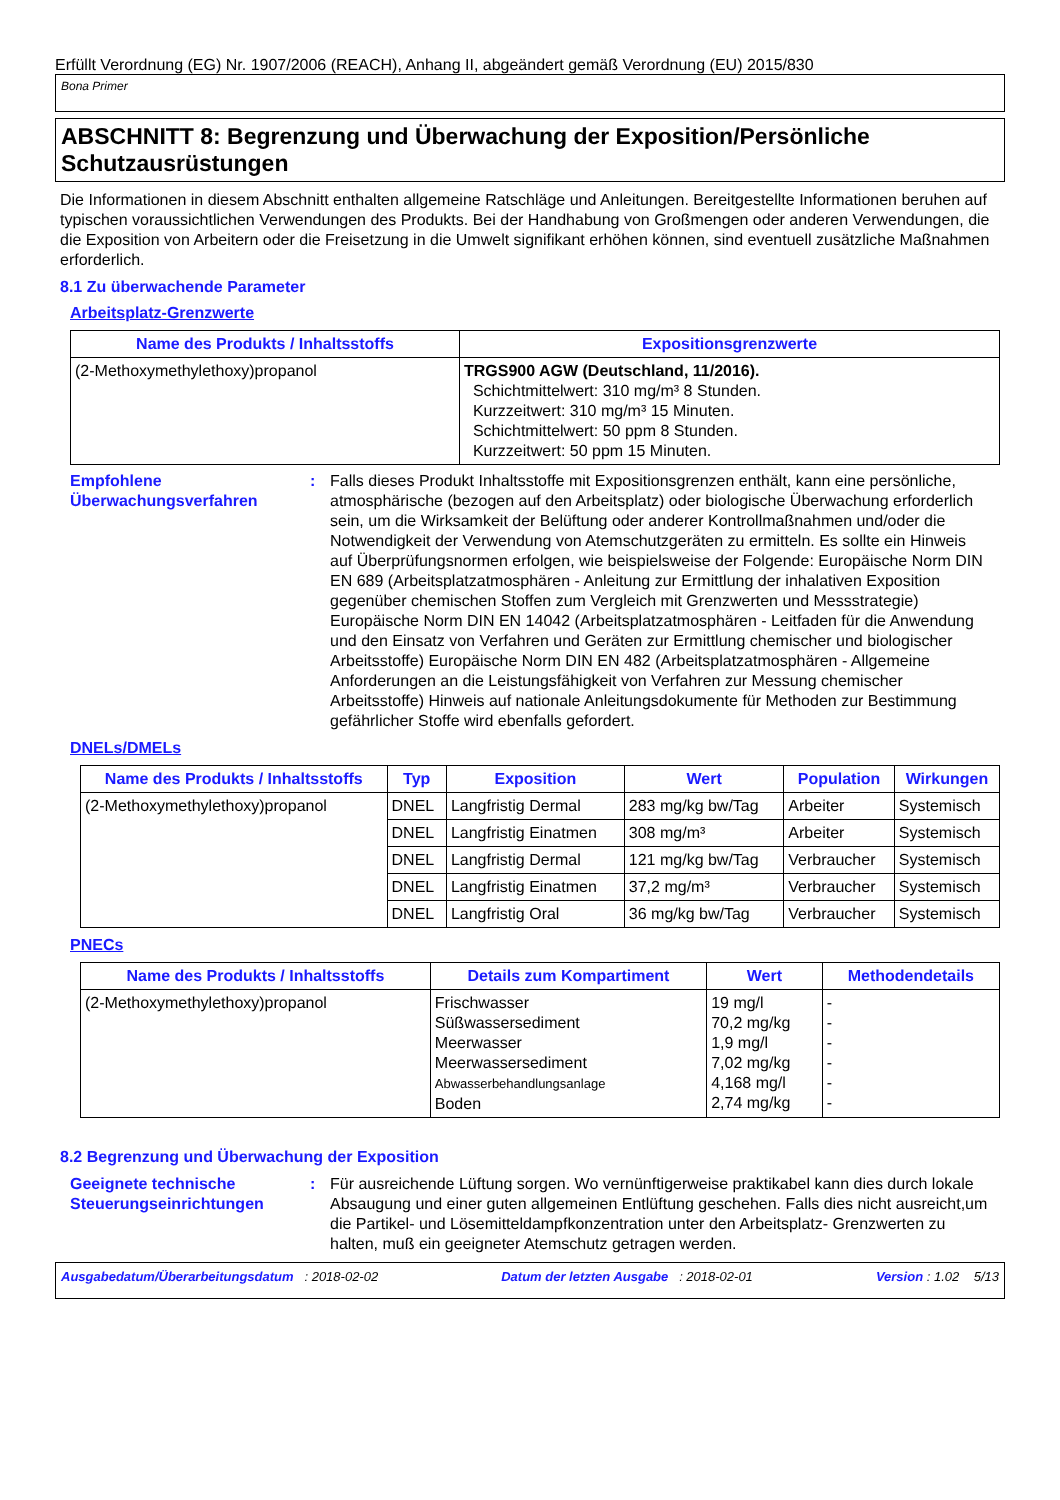Erfüllt Verordnung (EG) Nr. 1907/2006 (REACH), Anhang II, abgeändert gemäß Verordnung (EU) 2015/830
Bona Primer
ABSCHNITT 8: Begrenzung und Überwachung der Exposition/Persönliche Schutzausrüstungen
Die Informationen in diesem Abschnitt enthalten allgemeine Ratschläge und Anleitungen. Bereitgestellte Informationen beruhen auf typischen voraussichtlichen Verwendungen des Produkts. Bei der Handhabung von Großmengen oder anderen Verwendungen, die die Exposition von Arbeitern oder die Freisetzung in die Umwelt signifikant erhöhen können, sind eventuell zusätzliche Maßnahmen erforderlich.
8.1 Zu überwachende Parameter
Arbeitsplatz-Grenzwerte
| Name des Produkts / Inhaltsstoffs | Expositionsgrenzwerte |
| --- | --- |
| (2-Methoxymethylethoxy)propanol | TRGS900 AGW (Deutschland, 11/2016). Schichtmittelwert: 310 mg/m³ 8 Stunden. Kurzzeitwert: 310 mg/m³ 15 Minuten. Schichtmittelwert: 50 ppm 8 Stunden. Kurzzeitwert: 50 ppm 15 Minuten. |
Empfohlene Überwachungsverfahren
: Falls dieses Produkt Inhaltsstoffe mit Expositionsgrenzen enthält, kann eine persönliche, atmosphärische (bezogen auf den Arbeitsplatz) oder biologische Überwachung erforderlich sein, um die Wirksamkeit der Belüftung oder anderer Kontrollmaßnahmen und/oder die Notwendigkeit der Verwendung von Atemschutzgeräten zu ermitteln. Es sollte ein Hinweis auf Überprüfungsnormen erfolgen, wie beispielsweise der Folgende: Europäische Norm DIN EN 689 (Arbeitsplatzatmosphären - Anleitung zur Ermittlung der inhalativen Exposition gegenüber chemischen Stoffen zum Vergleich mit Grenzwerten und Messstrategie) Europäische Norm DIN EN 14042 (Arbeitsplatzatmosphären - Leitfaden für die Anwendung und den Einsatz von Verfahren und Geräten zur Ermittlung chemischer und biologischer Arbeitsstoffe) Europäische Norm DIN EN 482 (Arbeitsplatzatmosphären - Allgemeine Anforderungen an die Leistungsfähigkeit von Verfahren zur Messung chemischer Arbeitsstoffe) Hinweis auf nationale Anleitungsdokumente für Methoden zur Bestimmung gefährlicher Stoffe wird ebenfalls gefordert.
DNELs/DMELs
| Name des Produkts / Inhaltsstoffs | Typ | Exposition | Wert | Population | Wirkungen |
| --- | --- | --- | --- | --- | --- |
| (2-Methoxymethylethoxy)propanol | DNEL | Langfristig Dermal | 283 mg/kg bw/Tag | Arbeiter | Systemisch |
| | DNEL | Langfristig Einatmen | 308 mg/m³ | Arbeiter | Systemisch |
| | DNEL | Langfristig Dermal | 121 mg/kg bw/Tag | Verbraucher | Systemisch |
| | DNEL | Langfristig Einatmen | 37,2 mg/m³ | Verbraucher | Systemisch |
| | DNEL | Langfristig Oral | 36 mg/kg bw/Tag | Verbraucher | Systemisch |
PNECs
| Name des Produkts / Inhaltsstoffs | Details zum Kompartiment | Wert | Methodendetails |
| --- | --- | --- | --- |
| (2-Methoxymethylethoxy)propanol | Frischwasser Süßwassersediment Meerwasser Meerwassersediment Abwasserbehandlungsanlage Boden | 19 mg/l 70,2 mg/kg 1,9 mg/l 7,02 mg/kg 4,168 mg/l 2,74 mg/kg | - - - - - - |
8.2 Begrenzung und Überwachung der Exposition
Geeignete technische Steuerungseinrichtungen
: Für ausreichende Lüftung sorgen. Wo vernünftigerweise praktikabel kann dies durch lokale Absaugung und einer guten allgemeinen Entlüftung geschehen. Falls dies nicht ausreicht,um die Partikel- und Lösemitteldampfkonzentration unter den Arbeitsplatz- Grenzwerten zu halten, muß ein geeigneter Atemschutz getragen werden.
Ausgabedatum/Überarbeitungsdatum : 2018-02-02 Datum der letzten Ausgabe : 2018-02-01 Version : 1.02 5/13